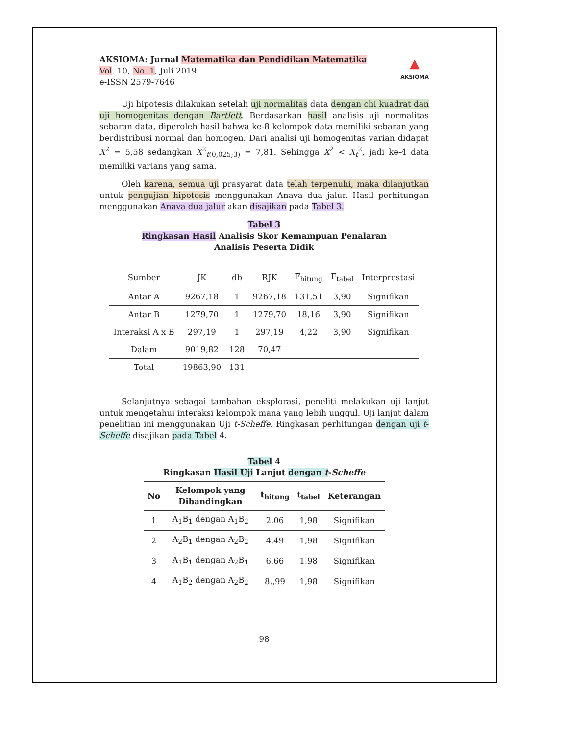AKSIOMA: Jurnal Matematika dan Pendidikan Matematika
Vol. 10, No. 1, Juli 2019
e-ISSN 2579-7646
▲
AKSIOMA
Uji hipotesis dilakukan setelah uji normalitas data dengan chi kuadrat dan uji homogenitas dengan Bartlett. Berdasarkan hasil analisis uji normalitas sebaran data, diperoleh hasil bahwa ke-8 kelompok data memiliki sebaran yang berdistribusi normal dan homogen. Dari analisi uji homogenitas varian didapat X<sup>2</sup> = 5,58 sedangkan X<sup>2</sup><sub>t(0,025;3)</sub> = 7,81. Sehingga X<sup>2</sup> < X<sub>t</sub><sup>2</sup>, jadi ke-4 data memiliki varians yang sama.
Oleh karena, semua uji prasyarat data telah terpenuhi, maka dilanjutkan untuk pengujian hipotesis menggunakan Anava dua jalur. Hasil perhitungan menggunakan Anava dua jalur akan disajikan pada Tabel 3.
Tabel 3
Ringkasan Hasil Analisis Skor Kemampuan Penalaran
Analisis Peserta Didik
| Sumber | JK | db | RJK | F<sub>hitung</sub> | F<sub>tabel</sub> | Interprestasi |
| --- | --- | --- | --- | --- | --- | --- |
| Antar A | 9267,18 | 1 | 9267,18 | 131,51 | 3,90 | Signifikan |
| Antar B | 1279,70 | 1 | 1279,70 | 18,16 | 3,90 | Signifikan |
| Interaksi A x B | 297,19 | 1 | 297,19 | 4,22 | 3,90 | Signifikan |
| Dalam | 9019,82 | 128 | 70,47 | | | |
| Total | 19863,90 | 131 | | | | |
Selanjutnya sebagai tambahan eksplorasi, peneliti melakukan uji lanjut untuk mengetahui interaksi kelompok mana yang lebih unggul. Uji lanjut dalam penelitian ini menggunakan Uji t-Scheffe. Ringkasan perhitungan dengan uji t-Scheffe disajikan pada Tabel 4.
Tabel 4
Ringkasan Hasil Uji Lanjut dengan t-Scheffe
| No | Kelompok yang Dibandingkan | t<sub>hitung</sub> | t<sub>tabel</sub> | Keterangan |
| --- | --- | --- | --- | --- |
| 1 | A<sub>1</sub>B<sub>1</sub> dengan A<sub>1</sub>B<sub>2</sub> | 2,06 | 1,98 | Signifikan |
| 2 | A<sub>2</sub>B<sub>1</sub> dengan A<sub>2</sub>B<sub>2</sub> | 4,49 | 1,98 | Signifikan |
| 3 | A<sub>1</sub>B<sub>1</sub> dengan A<sub>2</sub>B<sub>1</sub> | 6,66 | 1,98 | Signifikan |
| 4 | A<sub>1</sub>B<sub>2</sub> dengan A<sub>2</sub>B<sub>2</sub> | 8.,99 | 1,98 | Signifikan |
98